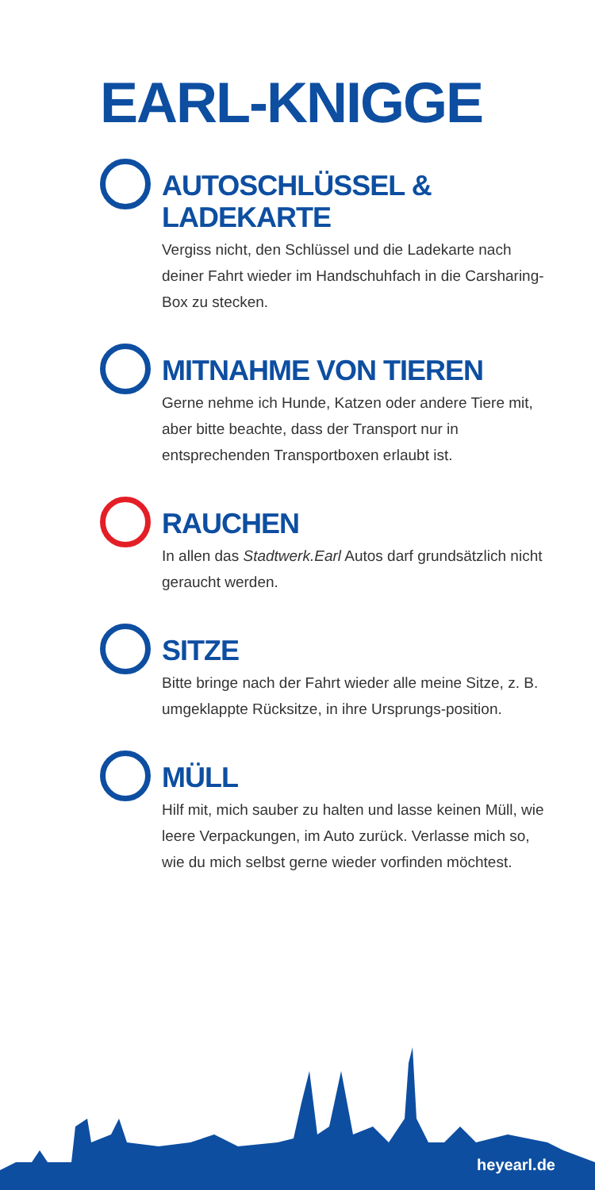EARL-KNIGGE
AUTOSCHLÜSSEL &
LADEKARTE
Vergiss nicht, den Schlüssel und die Ladekarte nach deiner Fahrt wieder im Handschuhfach in die Carsharing-Box zu stecken.
MITNAHME VON TIEREN
Gerne nehme ich Hunde, Katzen oder andere Tiere mit, aber bitte beachte, dass der Transport nur in entsprechenden Transportboxen erlaubt ist.
RAUCHEN
In allen das Stadtwerk.Earl Autos darf grundsätzlich nicht geraucht werden.
SITZE
Bitte bringe nach der Fahrt wieder alle meine Sitze, z. B. umgeklappte Rücksitze, in ihre Ursprungs-position.
MÜLL
Hilf mit, mich sauber zu halten und lasse keinen Müll, wie leere Verpackungen, im Auto zurück. Verlasse mich so, wie du mich selbst gerne wieder vorfinden möchtest.
heyearl.de